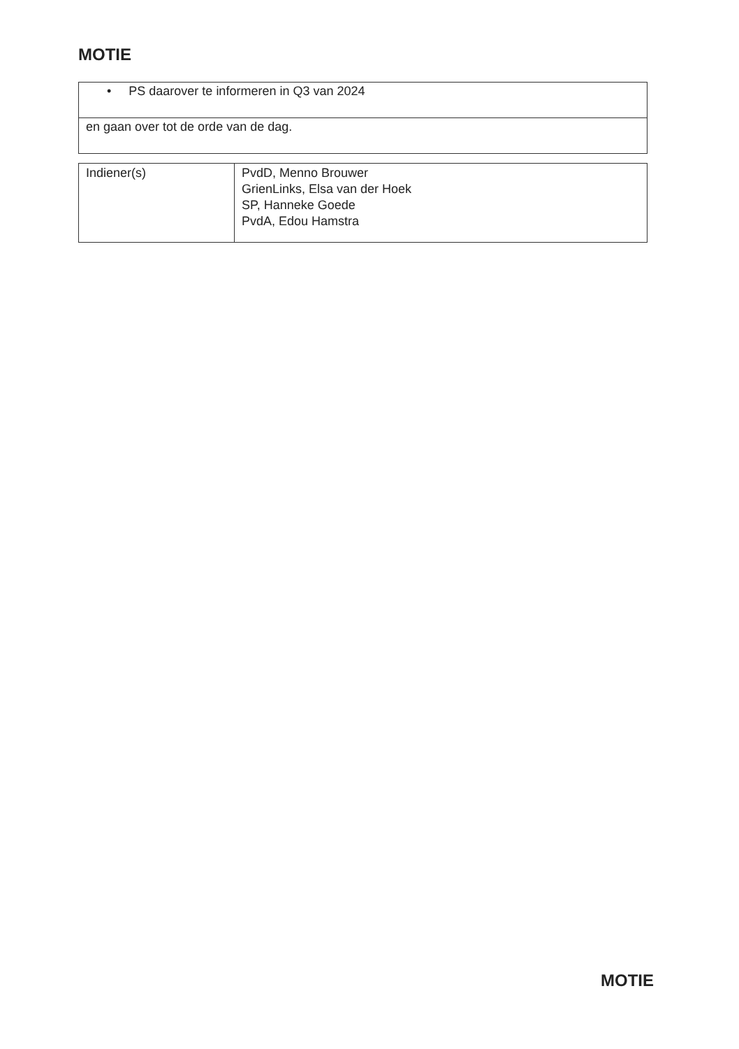MOTIE
| • PS daarover te informeren in Q3 van 2024 |
| en gaan over tot de orde van de dag. |
| Indiener(s) | PvdD, Menno Brouwer GrienLinks, Elsa van der Hoek SP, Hanneke Goede PvdA, Edou Hamstra |
MOTIE